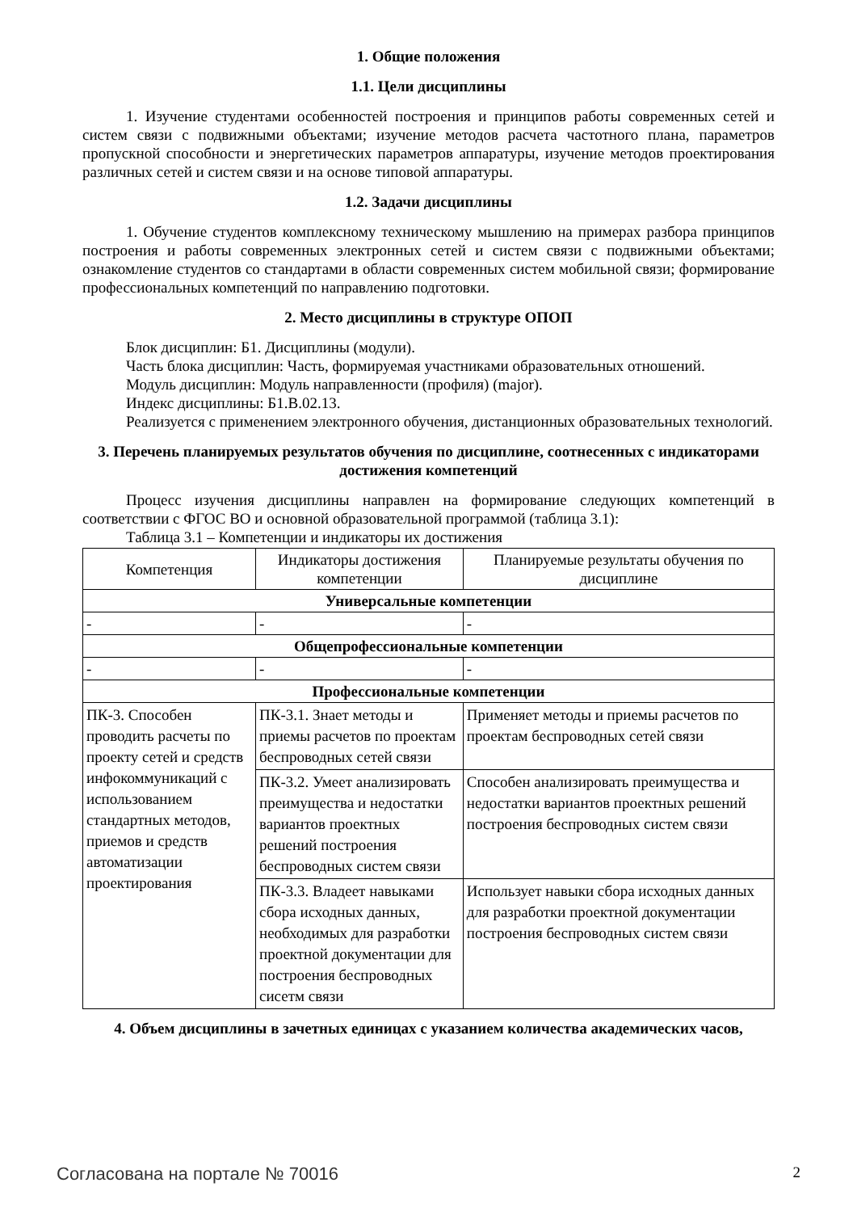1. Общие положения
1.1. Цели дисциплины
1. Изучение студентами особенностей построения и принципов работы современных сетей и систем связи с подвижными объектами; изучение методов расчета частотного плана, параметров пропускной способности и энергетических параметров аппаратуры, изучение методов проектирования различных сетей и систем связи и на основе типовой аппаратуры.
1.2. Задачи дисциплины
1. Обучение студентов комплексному техническому мышлению на примерах разбора принципов построения и работы современных электронных сетей и систем связи с подвижными объектами; ознакомление студентов со стандартами в области современных систем мобильной связи; формирование профессиональных компетенций по направлению подготовки.
2. Место дисциплины в структуре ОПОП
Блок дисциплин: Б1. Дисциплины (модули).
Часть блока дисциплин: Часть, формируемая участниками образовательных отношений.
Модуль дисциплин: Модуль направленности (профиля) (major).
Индекс дисциплины: Б1.В.02.13.
Реализуется с применением электронного обучения, дистанционных образовательных технологий.
3. Перечень планируемых результатов обучения по дисциплине, соотнесенных с индикаторами достижения компетенций
Процесс изучения дисциплины направлен на формирование следующих компетенций в соответствии с ФГОС ВО и основной образовательной программой (таблица 3.1):
Таблица 3.1 – Компетенции и индикаторы их достижения
| Компетенция | Индикаторы достижения компетенции | Планируемые результаты обучения по дисциплине |
| --- | --- | --- |
| Универсальные компетенции | | |
| - | - | - |
| Общепрофессиональные компетенции | | |
| - | - | - |
| Профессиональные компетенции | | |
| ПК-3. Способен проводить расчеты по проекту сетей и средств инфокоммуникаций с использованием стандартных методов, приемов и средств автоматизации проектирования | ПК-3.1. Знает методы и приемы расчетов по проектам беспроводных сетей связи | Применяет методы и приемы расчетов по проектам беспроводных сетей связи |
| | ПК-3.2. Умеет анализировать преимущества и недостатки вариантов проектных решений построения беспроводных систем связи | Способен анализировать преимущества и недостатки вариантов проектных решений построения беспроводных систем связи |
| | ПК-3.3. Владеет навыками сбора исходных данных, необходимых для разработки проектной документации для построения беспроводных сисетм связи | Использует навыки сбора исходных данных для разработки проектной документации построения беспроводных систем связи |
4. Объем дисциплины в зачетных единицах с указанием количества академических часов,
Согласована на портале № 70016 2